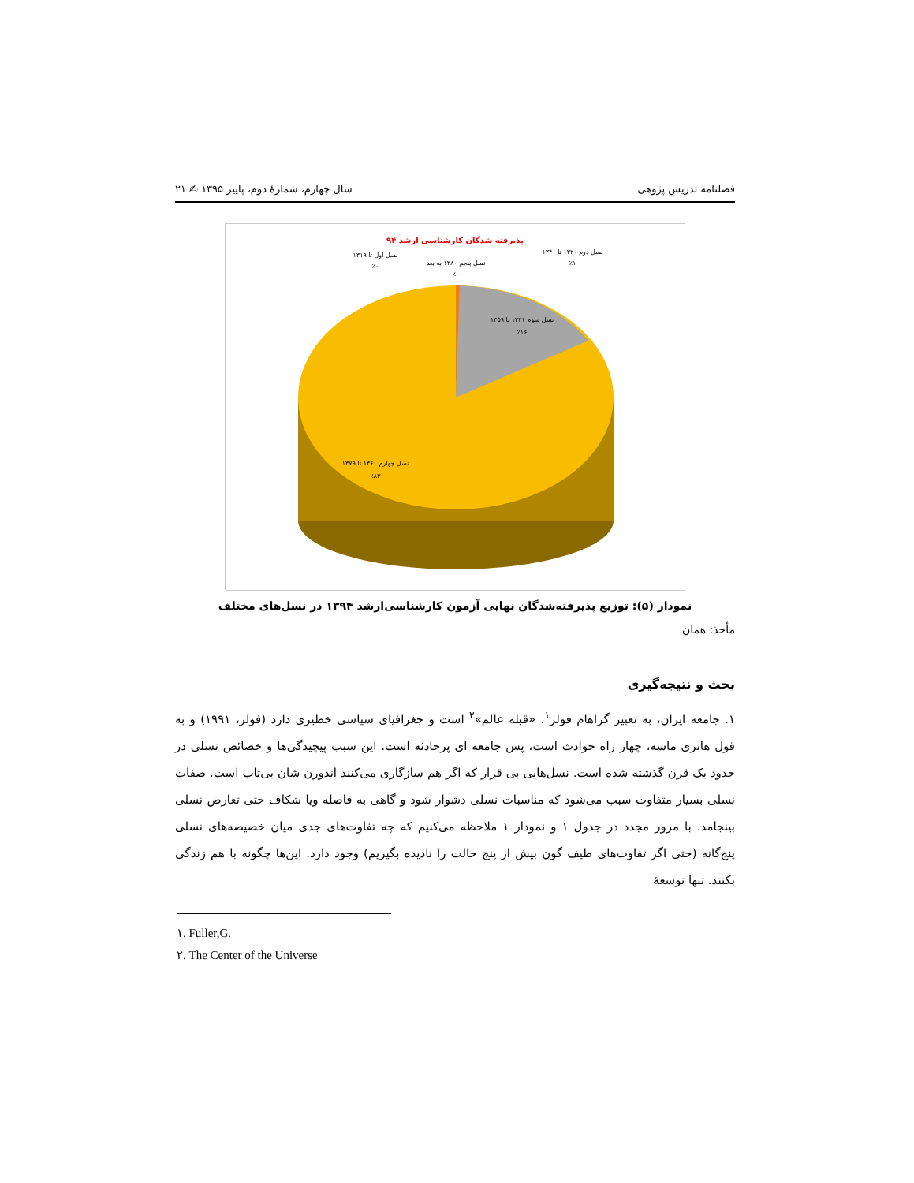فصلنامه تدریس پژوهی سال چهارم، شمارهٔ دوم، پاییز ۱۳۹۵ ✍ ۲۱
پذیرفته شدگان کارشناسی ارشد ۹۴
نسل دوم ۱۳۲۰ تا ۱۳۴۰
٪۱
نسل اول تا ۱۳۱۹
٪۰
نسل پنجم ۱۳۸۰ به بعد
٪۰
نسل سوم ۱۳۴۱ تا ۱۳۵۹
٪۱۶
نسل چهارم ۱۳۶۰ تا ۱۳۷۹
٪۸۳
نمودار (۵): توزیع پذیرفته‌شدگان نهایی آزمون کارشناسی‌ارشد ۱۳۹۴ در نسل‌های مختلف
مأخذ: همان
بحث و نتیجه‌گیری
۱. جامعه ایران، به تعبیر گراهام فولر<sup>۱</sup>، «قبله عالم»<sup>۲</sup> است و جغرافیای سیاسی خطیری دارد (فولر، ۱۹۹۱) و به قول هانری ماسه، چهار راه حوادث است، پس جامعه ای پرحادثه است. این سبب پیچیدگی‌ها و خصائص نسلی در حدود یک قرن گذشته شده است. نسل‌هایی بی قرار که اگر هم سازگاری می‌کنند اندورن شان بی‌تاب است. صفات نسلی بسیار متفاوت سبب می‌شود که مناسبات نسلی دشوار شود و گاهی به فاصله ویا شکاف حتی تعارض نسلی بینجامد. با مرور مجدد در جدول ۱ و نمودار ۱ ملاحظه می‌کنیم که چه تفاوت‌های جدی میان خصیصه‌های نسلی پنج‌گانه (حتی اگر تفاوت‌های طیف گون بیش از پنج حالت را نادیده بگیریم) وجود دارد. این‌ها چگونه با هم زندگی بکنند. تنها توسعهٔ
۱. Fuller,G.
۲. The Center of the Universe